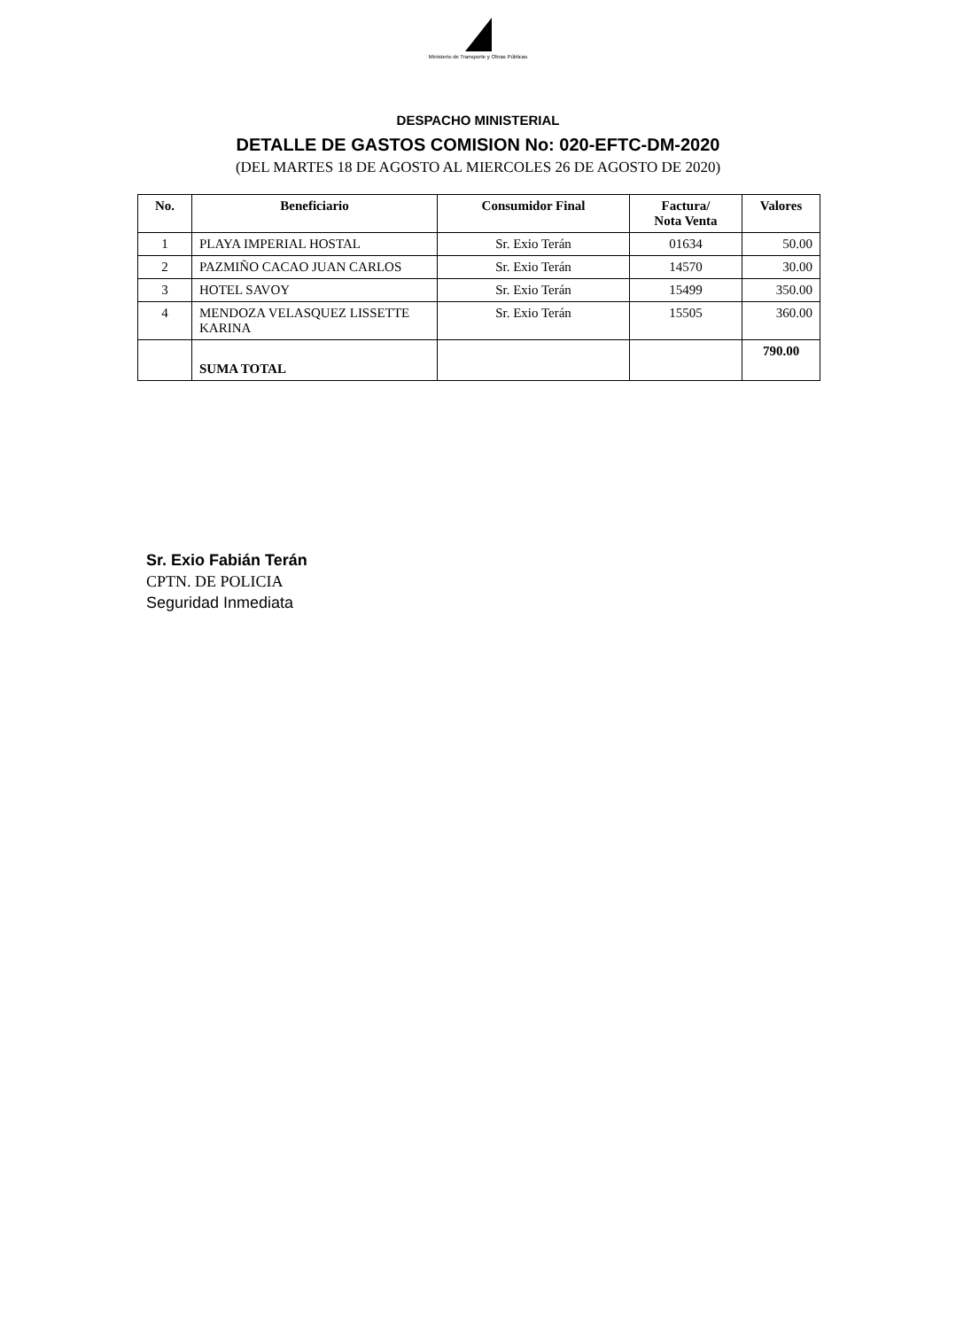Ministerio de Transporte y Obras Públicas
DESPACHO MINISTERIAL
DETALLE DE GASTOS COMISION No: 020-EFTC-DM-2020
(DEL MARTES 18 DE AGOSTO AL MIERCOLES 26 DE AGOSTO DE 2020)
| No. | Beneficiario | Consumidor Final | Factura/ Nota Venta | Valores |
| --- | --- | --- | --- | --- |
| 1 | PLAYA IMPERIAL HOSTAL | Sr. Exio Terán | 01634 | 50.00 |
| 2 | PAZMIÑO CACAO JUAN CARLOS | Sr. Exio Terán | 14570 | 30.00 |
| 3 | HOTEL SAVOY | Sr. Exio Terán | 15499 | 350.00 |
| 4 | MENDOZA VELASQUEZ LISSETTE KARINA | Sr. Exio Terán | 15505 | 360.00 |
| | SUMA TOTAL | | | 790.00 |
Sr. Exio Fabián Terán
CPTN. DE POLICIA
Seguridad Inmediata